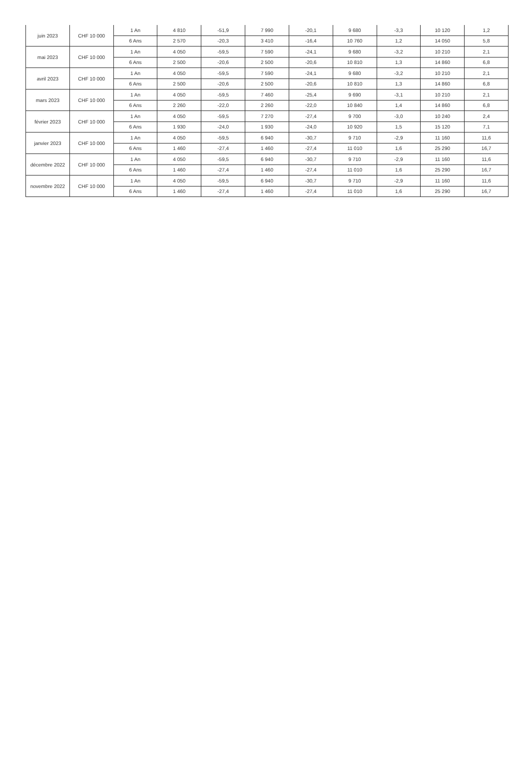| juin 2023 | CHF 10 000 | 1 An | 4 810 | -51,9 | 7 990 | -20,1 | 9 680 | -3,3 | 10 120 | 1,2 |
| | | 6 Ans | 2 570 | -20,3 | 3 410 | -16,4 | 10 760 | 1,2 | 14 050 | 5,8 |
| mai 2023 | CHF 10 000 | 1 An | 4 050 | -59,5 | 7 590 | -24,1 | 9 680 | -3,2 | 10 210 | 2,1 |
| | | 6 Ans | 2 500 | -20,6 | 2 500 | -20,6 | 10 810 | 1,3 | 14 860 | 6,8 |
| avril 2023 | CHF 10 000 | 1 An | 4 050 | -59,5 | 7 590 | -24,1 | 9 680 | -3,2 | 10 210 | 2,1 |
| | | 6 Ans | 2 500 | -20,6 | 2 500 | -20,6 | 10 810 | 1,3 | 14 860 | 6,8 |
| mars 2023 | CHF 10 000 | 1 An | 4 050 | -59,5 | 7 460 | -25,4 | 9 690 | -3,1 | 10 210 | 2,1 |
| | | 6 Ans | 2 260 | -22,0 | 2 260 | -22,0 | 10 840 | 1,4 | 14 860 | 6,8 |
| février 2023 | CHF 10 000 | 1 An | 4 050 | -59,5 | 7 270 | -27,4 | 9 700 | -3,0 | 10 240 | 2,4 |
| | | 6 Ans | 1 930 | -24,0 | 1 930 | -24,0 | 10 920 | 1,5 | 15 120 | 7,1 |
| janvier 2023 | CHF 10 000 | 1 An | 4 050 | -59,5 | 6 940 | -30,7 | 9 710 | -2,9 | 11 160 | 11,6 |
| | | 6 Ans | 1 460 | -27,4 | 1 460 | -27,4 | 11 010 | 1,6 | 25 290 | 16,7 |
| décembre 2022 | CHF 10 000 | 1 An | 4 050 | -59,5 | 6 940 | -30,7 | 9 710 | -2,9 | 11 160 | 11,6 |
| | | 6 Ans | 1 460 | -27,4 | 1 460 | -27,4 | 11 010 | 1,6 | 25 290 | 16,7 |
| novembre 2022 | CHF 10 000 | 1 An | 4 050 | -59,5 | 6 940 | -30,7 | 9 710 | -2,9 | 11 160 | 11,6 |
| | | 6 Ans | 1 460 | -27,4 | 1 460 | -27,4 | 11 010 | 1,6 | 25 290 | 16,7 |